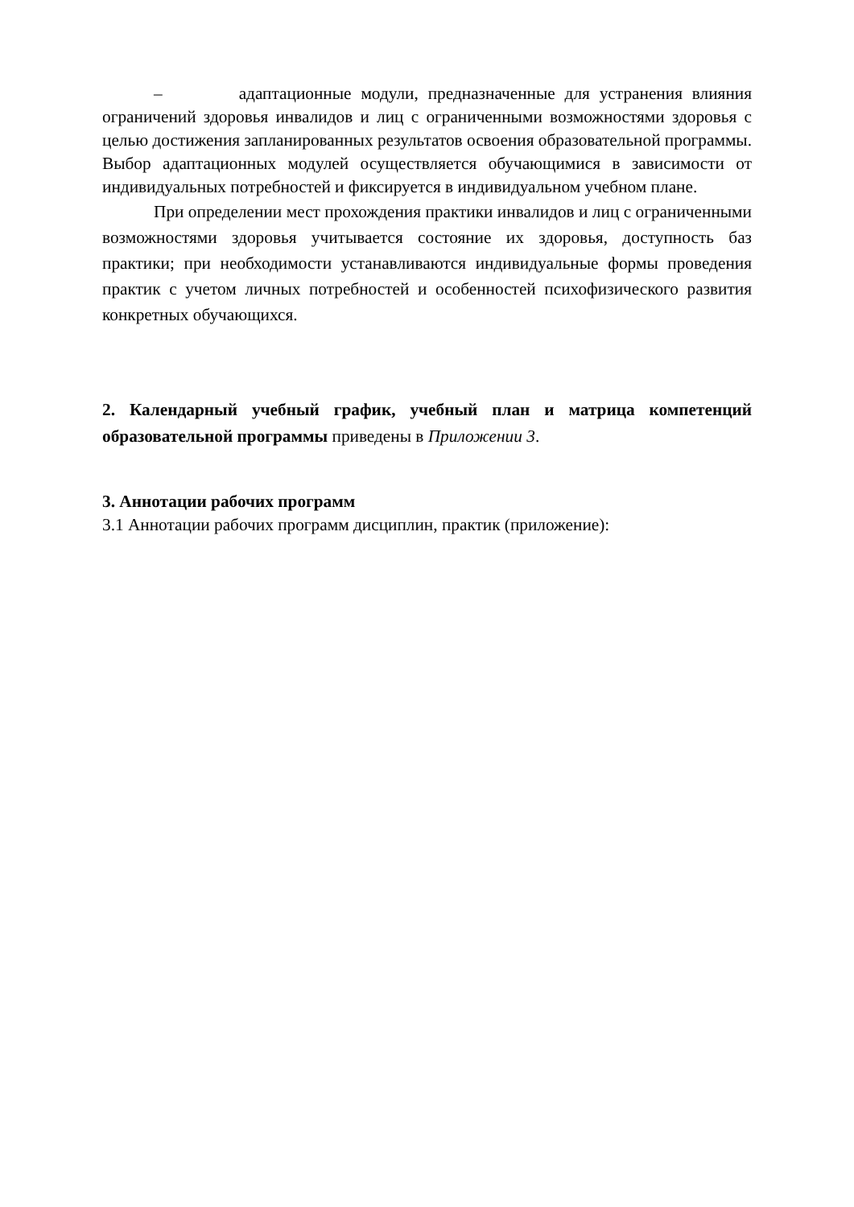– адаптационные модули, предназначенные для устранения влияния ограничений здоровья инвалидов и лиц с ограниченными возможностями здоровья с целью достижения запланированных результатов освоения образовательной программы. Выбор адаптационных модулей осуществляется обучающимися в зависимости от индивидуальных потребностей и фиксируется в индивидуальном учебном плане.
При определении мест прохождения практики инвалидов и лиц с ограниченными возможностями здоровья учитывается состояние их здоровья, доступность баз практики; при необходимости устанавливаются индивидуальные формы проведения практик с учетом личных потребностей и особенностей психофизического развития конкретных обучающихся.
2. Календарный учебный график, учебный план и матрица компетенций образовательной программы приведены в Приложении 3.
3. Аннотации рабочих программ
3.1 Аннотации рабочих программ дисциплин, практик (приложение):